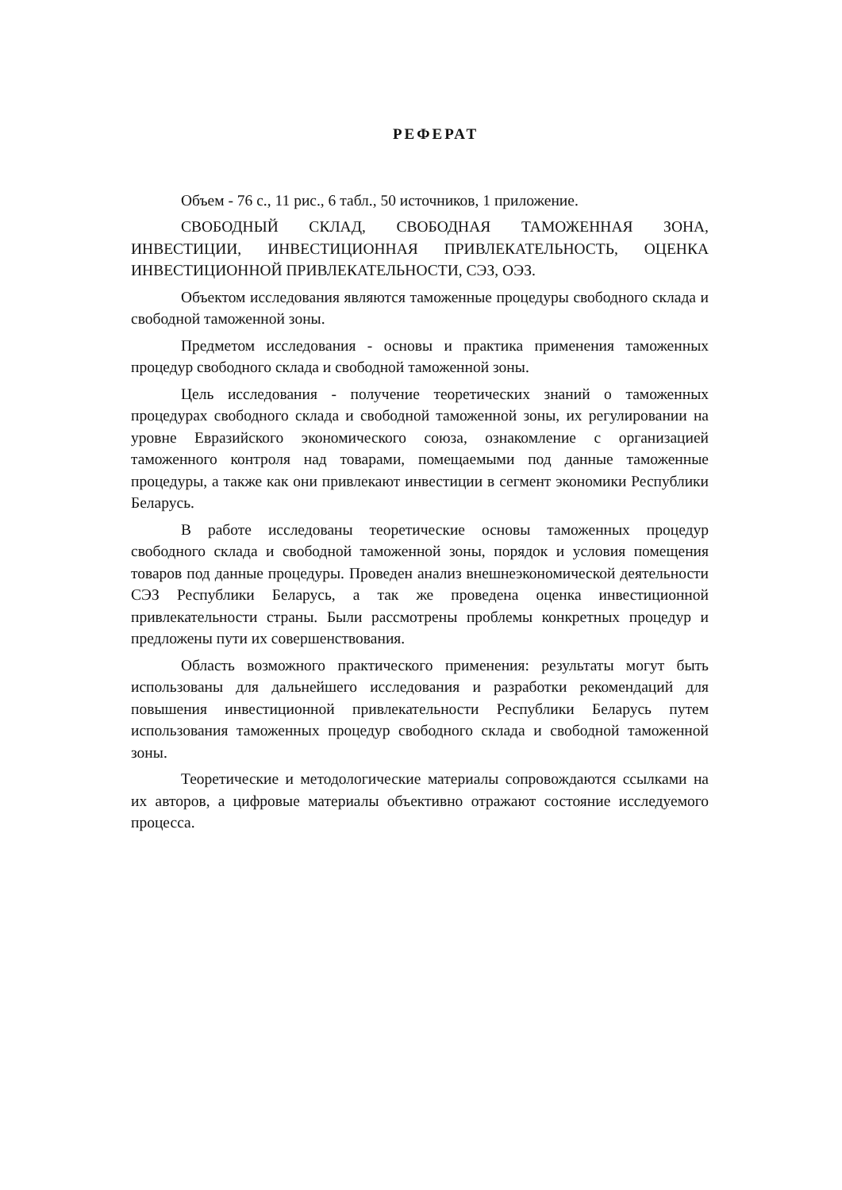РЕФЕРАТ
Объем - 76 с., 11 рис., 6 табл., 50 источников, 1 приложение.
СВОБОДНЫЙ СКЛАД, СВОБОДНАЯ ТАМОЖЕННАЯ ЗОНА, ИНВЕСТИЦИИ, ИНВЕСТИЦИОННАЯ ПРИВЛЕКАТЕЛЬНОСТЬ, ОЦЕНКА ИНВЕСТИЦИОННОЙ ПРИВЛЕКАТЕЛЬНОСТИ, СЭЗ, ОЭЗ.
Объектом исследования являются таможенные процедуры свободного склада и свободной таможенной зоны.
Предметом исследования - основы и практика применения таможенных процедур свободного склада и свободной таможенной зоны.
Цель исследования - получение теоретических знаний о таможенных процедурах свободного склада и свободной таможенной зоны, их регулировании на уровне Евразийского экономического союза, ознакомление с организацией таможенного контроля над товарами, помещаемыми под данные таможенные процедуры, а также как они привлекают инвестиции в сегмент экономики Республики Беларусь.
В работе исследованы теоретические основы таможенных процедур свободного склада и свободной таможенной зоны, порядок и условия помещения товаров под данные процедуры. Проведен анализ внешнеэкономической деятельности СЭЗ Республики Беларусь, а так же проведена оценка инвестиционной привлекательности страны. Были рассмотрены проблемы конкретных процедур и предложены пути их совершенствования.
Область возможного практического применения: результаты могут быть использованы для дальнейшего исследования и разработки рекомендаций для повышения инвестиционной привлекательности Республики Беларусь путем использования таможенных процедур свободного склада и свободной таможенной зоны.
Теоретические и методологические материалы сопровождаются ссылками на их авторов, а цифровые материалы объективно отражают состояние исследуемого процесса.